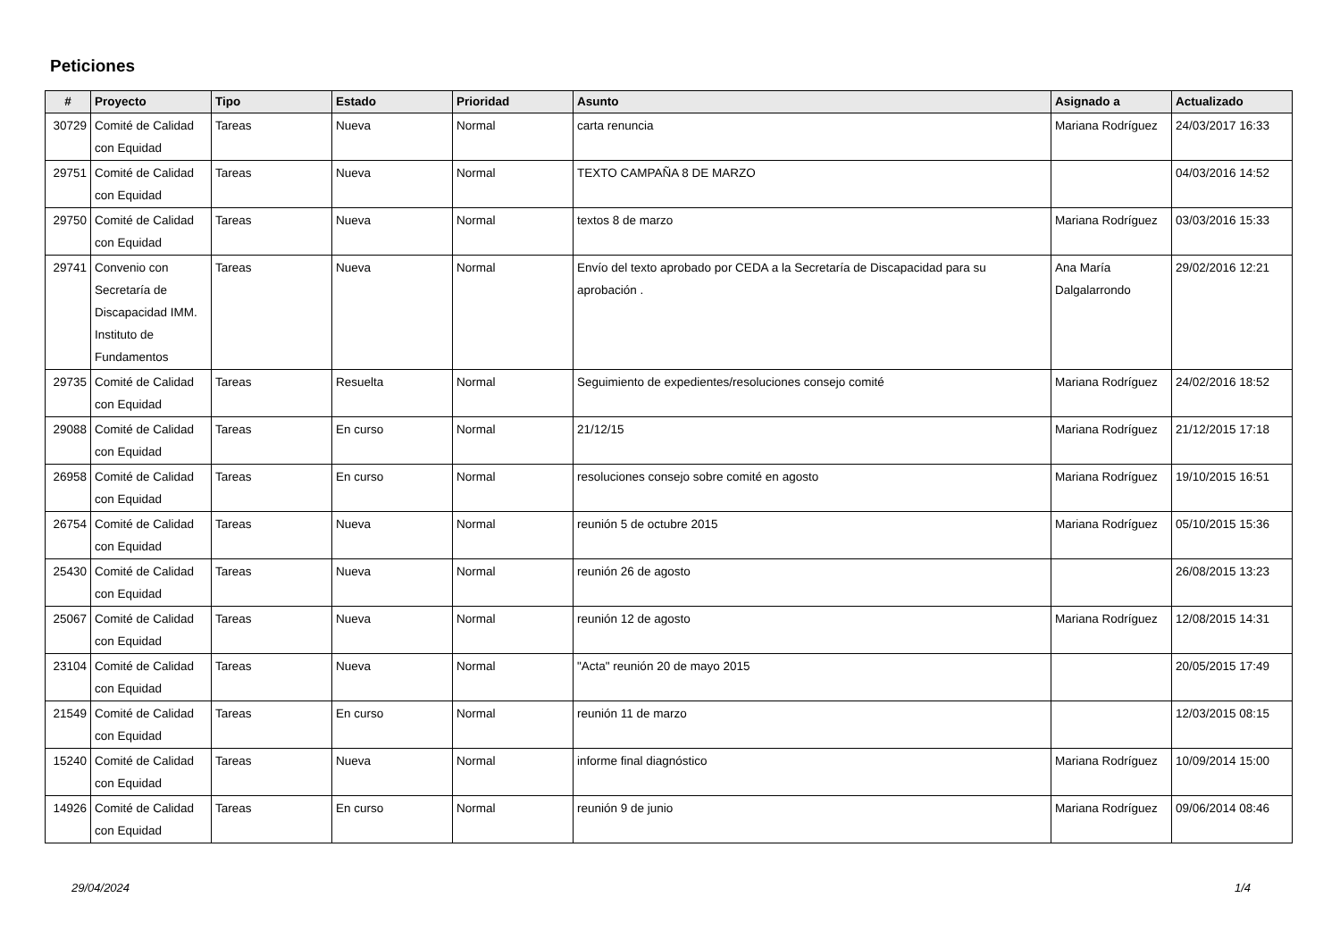Peticiones
| # | Proyecto | Tipo | Estado | Prioridad | Asunto | Asignado a | Actualizado |
| --- | --- | --- | --- | --- | --- | --- | --- |
| 30729 | Comité de Calidad con Equidad | Tareas | Nueva | Normal | carta renuncia | Mariana Rodríguez | 24/03/2017 16:33 |
| 29751 | Comité de Calidad con Equidad | Tareas | Nueva | Normal | TEXTO CAMPAÑA 8 DE MARZO | | 04/03/2016 14:52 |
| 29750 | Comité de Calidad con Equidad | Tareas | Nueva | Normal | textos 8 de marzo | Mariana Rodríguez | 03/03/2016 15:33 |
| 29741 | Convenio con Secretaría de Discapacidad IMM. Instituto de Fundamentos | Tareas | Nueva | Normal | Envío del texto aprobado por CEDA a la Secretaría de Discapacidad para su aprobación . | Ana María Dalgalarrondo | 29/02/2016 12:21 |
| 29735 | Comité de Calidad con Equidad | Tareas | Resuelta | Normal | Seguimiento de expedientes/resoluciones consejo comité | Mariana Rodríguez | 24/02/2016 18:52 |
| 29088 | Comité de Calidad con Equidad | Tareas | En curso | Normal | 21/12/15 | Mariana Rodríguez | 21/12/2015 17:18 |
| 26958 | Comité de Calidad con Equidad | Tareas | En curso | Normal | resoluciones consejo sobre comité en agosto | Mariana Rodríguez | 19/10/2015 16:51 |
| 26754 | Comité de Calidad con Equidad | Tareas | Nueva | Normal | reunión 5 de octubre 2015 | Mariana Rodríguez | 05/10/2015 15:36 |
| 25430 | Comité de Calidad con Equidad | Tareas | Nueva | Normal | reunión 26 de agosto | | 26/08/2015 13:23 |
| 25067 | Comité de Calidad con Equidad | Tareas | Nueva | Normal | reunión 12 de agosto | Mariana Rodríguez | 12/08/2015 14:31 |
| 23104 | Comité de Calidad con Equidad | Tareas | Nueva | Normal | "Acta" reunión 20 de mayo 2015 | | 20/05/2015 17:49 |
| 21549 | Comité de Calidad con Equidad | Tareas | En curso | Normal | reunión 11 de marzo | | 12/03/2015 08:15 |
| 15240 | Comité de Calidad con Equidad | Tareas | Nueva | Normal | informe final diagnóstico | Mariana Rodríguez | 10/09/2014 15:00 |
| 14926 | Comité de Calidad con Equidad | Tareas | En curso | Normal | reunión 9 de junio | Mariana Rodríguez | 09/06/2014 08:46 |
29/04/2024 1/4